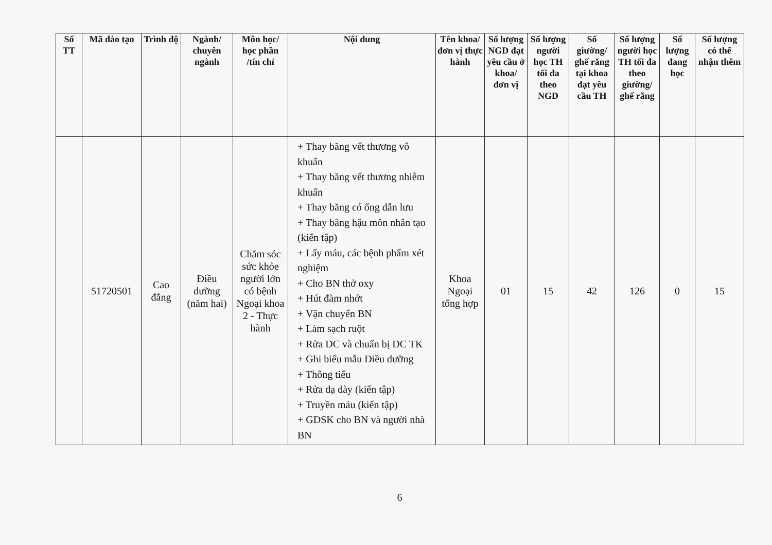| Số TT | Mã đào tạo | Trình độ | Ngành/ chuyên ngành | Môn học/ học phần /tín chỉ | Nội dung | Tên khoa/ đơn vị thực hành | Số lượng NGD đạt yêu cầu ở khoa/ đơn vị | Số lượng người học TH tối đa theo NGD | Số giường/ ghế răng tại khoa đạt yêu cầu TH | Số lượng người học TH tối đa theo giường/ ghế răng | Số lượng đang học | Số lượng có thể nhận thêm |
| --- | --- | --- | --- | --- | --- | --- | --- | --- | --- | --- | --- | --- |
| | 51720501 | Cao đẳng | Điều dưỡng (năm hai) | Chăm sóc sức khỏe người lớn có bệnh Ngoại khoa 2 - Thực hành | + Thay băng vết thương vô khuẩn + Thay băng vết thương nhiễm khuẩn + Thay băng có ống dẫn lưu + Thay băng hậu môn nhân tạo (kiến tập) + Lấy máu, các bệnh phẩm xét nghiệm + Cho BN thở oxy + Hút đàm nhớt + Vận chuyển BN + Làm sạch ruột + Rửa DC và chuẩn bị DC TK + Ghi biểu mẫu Điều dưỡng + Thông tiểu + Rửa dạ dày (kiến tập) + Truyền máu (kiến tập) + GDSK cho BN và người nhà BN | Khoa Ngoại tổng hợp | 01 | 15 | 42 | 126 | 0 | 15 |
6